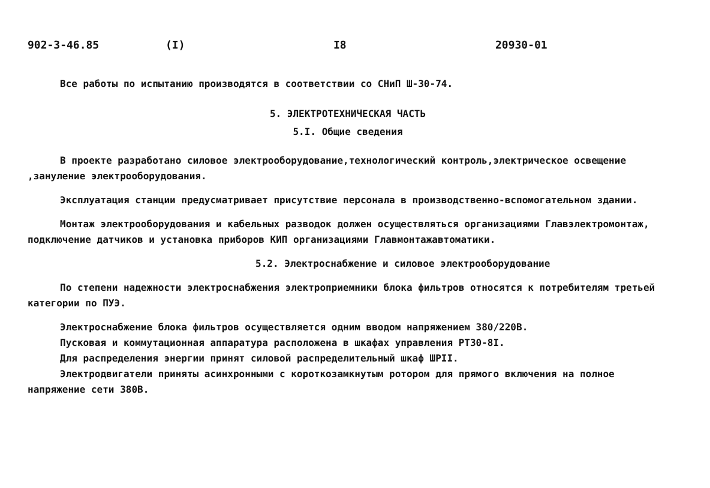902-3-46.85 (I) I8 20930-01
Все работы по испытанию производятся в соответствии со СНиП Ш-30-74.
5. ЭЛЕКТРОТЕХНИЧЕСКАЯ ЧАСТЬ
5.I. Общие сведения
В проекте разработано силовое электрооборудование,технологический контроль,электрическое освещение ,зануление электрооборудования.
Эксплуатация станции предусматривает присутствие персонала в производственно-вспомогательном здании.
Монтаж электрооборудования и кабельных разводок должен осуществляться организациями Главэлектромонтаж, подключение датчиков и установка приборов КИП организациями Главмонтажавтоматики.
5.2. Электроснабжение и силовое электрооборудование
По степени надежности электроснабжения электроприемники блока фильтров относятся к потребителям третьей категории по ПУЭ.
Электроснабжение блока фильтров осуществляется одним вводом напряжением 380/220В.
Пусковая и коммутационная аппаратура расположена в шкафах управления РТ30-8I.
Для распределения энергии принят силовой распределительный шкаф ШРII.
Электродвигатели приняты асинхронными с короткозамкнутым ротором для прямого включения на полное напряжение сети 380В.